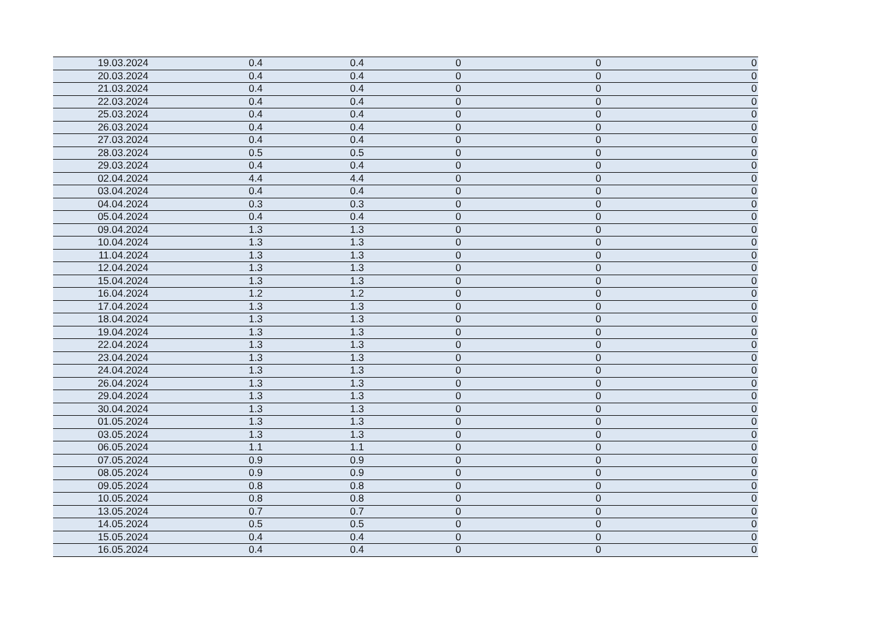| 19.03.2024 | 0.4 | 0.4 | 0 | 0 | 0 |
| 20.03.2024 | 0.4 | 0.4 | 0 | 0 | 0 |
| 21.03.2024 | 0.4 | 0.4 | 0 | 0 | 0 |
| 22.03.2024 | 0.4 | 0.4 | 0 | 0 | 0 |
| 25.03.2024 | 0.4 | 0.4 | 0 | 0 | 0 |
| 26.03.2024 | 0.4 | 0.4 | 0 | 0 | 0 |
| 27.03.2024 | 0.4 | 0.4 | 0 | 0 | 0 |
| 28.03.2024 | 0.5 | 0.5 | 0 | 0 | 0 |
| 29.03.2024 | 0.4 | 0.4 | 0 | 0 | 0 |
| 02.04.2024 | 4.4 | 4.4 | 0 | 0 | 0 |
| 03.04.2024 | 0.4 | 0.4 | 0 | 0 | 0 |
| 04.04.2024 | 0.3 | 0.3 | 0 | 0 | 0 |
| 05.04.2024 | 0.4 | 0.4 | 0 | 0 | 0 |
| 09.04.2024 | 1.3 | 1.3 | 0 | 0 | 0 |
| 10.04.2024 | 1.3 | 1.3 | 0 | 0 | 0 |
| 11.04.2024 | 1.3 | 1.3 | 0 | 0 | 0 |
| 12.04.2024 | 1.3 | 1.3 | 0 | 0 | 0 |
| 15.04.2024 | 1.3 | 1.3 | 0 | 0 | 0 |
| 16.04.2024 | 1.2 | 1.2 | 0 | 0 | 0 |
| 17.04.2024 | 1.3 | 1.3 | 0 | 0 | 0 |
| 18.04.2024 | 1.3 | 1.3 | 0 | 0 | 0 |
| 19.04.2024 | 1.3 | 1.3 | 0 | 0 | 0 |
| 22.04.2024 | 1.3 | 1.3 | 0 | 0 | 0 |
| 23.04.2024 | 1.3 | 1.3 | 0 | 0 | 0 |
| 24.04.2024 | 1.3 | 1.3 | 0 | 0 | 0 |
| 26.04.2024 | 1.3 | 1.3 | 0 | 0 | 0 |
| 29.04.2024 | 1.3 | 1.3 | 0 | 0 | 0 |
| 30.04.2024 | 1.3 | 1.3 | 0 | 0 | 0 |
| 01.05.2024 | 1.3 | 1.3 | 0 | 0 | 0 |
| 03.05.2024 | 1.3 | 1.3 | 0 | 0 | 0 |
| 06.05.2024 | 1.1 | 1.1 | 0 | 0 | 0 |
| 07.05.2024 | 0.9 | 0.9 | 0 | 0 | 0 |
| 08.05.2024 | 0.9 | 0.9 | 0 | 0 | 0 |
| 09.05.2024 | 0.8 | 0.8 | 0 | 0 | 0 |
| 10.05.2024 | 0.8 | 0.8 | 0 | 0 | 0 |
| 13.05.2024 | 0.7 | 0.7 | 0 | 0 | 0 |
| 14.05.2024 | 0.5 | 0.5 | 0 | 0 | 0 |
| 15.05.2024 | 0.4 | 0.4 | 0 | 0 | 0 |
| 16.05.2024 | 0.4 | 0.4 | 0 | 0 | 0 |